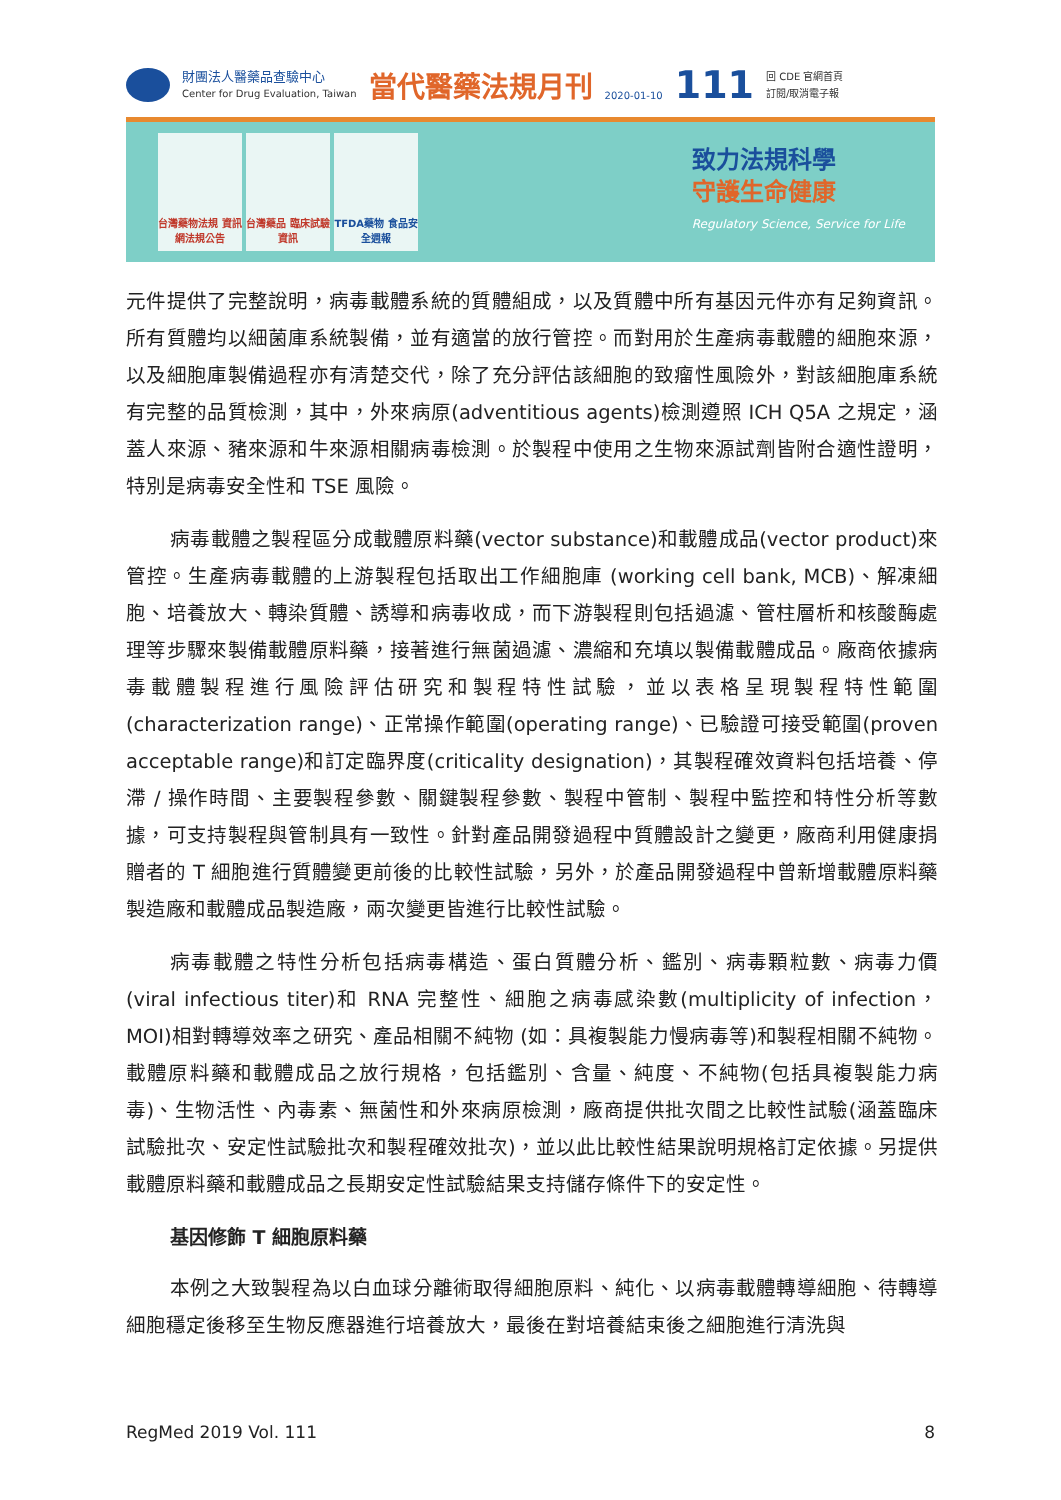財團法人醫藥品查驗中心
Center for Drug Evaluation, Taiwan
當代醫藥法規月刊
2020-01-10
111
回 CDE 官網首頁
訂閱/取消電子報
台灣藥物法規 資訊網法規公告
台灣藥品 臨床試驗資訊
TFDA藥物 食品安全週報
致力法規科學
守護生命健康
Regulatory Science, Service for Life
元件提供了完整說明，病毒載體系統的質體組成，以及質體中所有基因元件亦有足夠資訊。所有質體均以細菌庫系統製備，並有適當的放行管控。而對用於生產病毒載體的細胞來源，以及細胞庫製備過程亦有清楚交代，除了充分評估該細胞的致瘤性風險外，對該細胞庫系統有完整的品質檢測，其中，外來病原(adventitious agents)檢測遵照 ICH Q5A 之規定，涵蓋人來源、豬來源和牛來源相關病毒檢測。於製程中使用之生物來源試劑皆附合適性證明，特別是病毒安全性和 TSE 風險。
病毒載體之製程區分成載體原料藥(vector substance)和載體成品(vector product)來管控。生產病毒載體的上游製程包括取出工作細胞庫 (working cell bank, MCB)、解凍細胞、培養放大、轉染質體、誘導和病毒收成，而下游製程則包括過濾、管柱層析和核酸酶處理等步驟來製備載體原料藥，接著進行無菌過濾、濃縮和充填以製備載體成品。廠商依據病毒載體製程進行風險評估研究和製程特性試驗，並以表格呈現製程特性範圍(characterization range)、正常操作範圍(operating range)、已驗證可接受範圍(proven acceptable range)和訂定臨界度(criticality designation)，其製程確效資料包括培養、停滯 / 操作時間、主要製程參數、關鍵製程參數、製程中管制、製程中監控和特性分析等數據，可支持製程與管制具有一致性。針對產品開發過程中質體設計之變更，廠商利用健康捐贈者的 T 細胞進行質體變更前後的比較性試驗，另外，於產品開發過程中曾新增載體原料藥製造廠和載體成品製造廠，兩次變更皆進行比較性試驗。
病毒載體之特性分析包括病毒構造、蛋白質體分析、鑑別、病毒顆粒數、病毒力價(viral infectious titer)和 RNA 完整性、細胞之病毒感染數(multiplicity of infection，MOI)相對轉導效率之研究、產品相關不純物 (如：具複製能力慢病毒等)和製程相關不純物。載體原料藥和載體成品之放行規格，包括鑑別、含量、純度、不純物(包括具複製能力病毒)、生物活性、內毒素、無菌性和外來病原檢測，廠商提供批次間之比較性試驗(涵蓋臨床試驗批次、安定性試驗批次和製程確效批次)，並以此比較性結果說明規格訂定依據。另提供載體原料藥和載體成品之長期安定性試驗結果支持儲存條件下的安定性。
基因修飾 T 細胞原料藥
本例之大致製程為以白血球分離術取得細胞原料、純化、以病毒載體轉導細胞、待轉導細胞穩定後移至生物反應器進行培養放大，最後在對培養結束後之細胞進行清洗與
RegMed 2019 Vol. 111 8